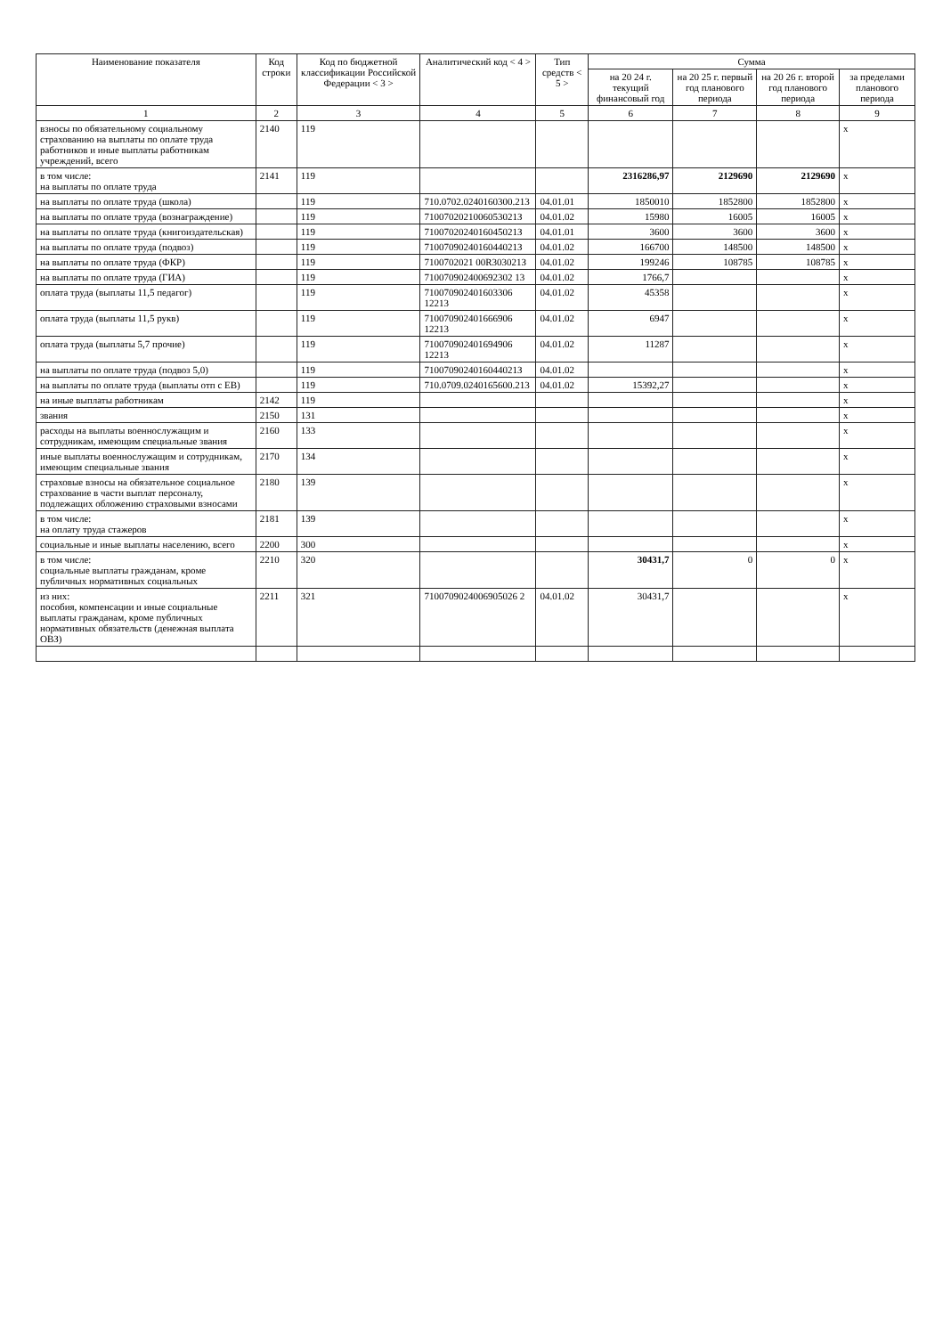| Наименование показателя | Код строки | Код по бюджетной классификации Российской Федерации < 3 > | Аналитический код < 4 > | Тип средств < 5 > | Сумма | | | |
| --- | --- | --- | --- | --- | --- | --- | --- | --- |
| | | | | | на 20 24 г. текущий финансовый год | на 20 25 г. первый год планового периода | на 20 26 г. второй год планового периода | за пределами планового периода |
| 1 | 2 | 3 | 4 | 5 | 6 | 7 | 8 | 9 |
| взносы по обязательному социальному страхованию на выплаты по оплате труда работников и иные выплаты работникам учреждений, всего | 2140 | 119 | | | | | | x |
| в том числе: на выплаты по оплате труда | 2141 | 119 | | | 2316286,97 | 2129690 | 2129690 | x |
| на выплаты по оплате труда (школа) | | 119 | 710.0702.0240160300.213 | 04.01.01 | 1850010 | 1852800 | 1852800 | x |
| на выплаты по оплате труда (вознаграждение) | | 119 | 7100702021006053021З | 04.01.02 | 15980 | 16005 | 16005 | x |
| на выплаты по оплате труда (книгоиздательская) | | 119 | 7100702024016045021З | 04.01.01 | 3600 | 3600 | 3600 | x |
| на выплаты по оплате труда (подвоз) | | 119 | 7100709024016044021З | 04.01.02 | 166700 | 148500 | 148500 | x |
| на выплаты по оплате труда (ФКР) | | 119 | 7100702021 00R303021З | 04.01.02 | 199246 | 108785 | 108785 | x |
| на выплаты по оплате труда (ГИА) | | 119 | 710070902400692302 13 | 04.01.02 | 1766,7 | | | x |
| оплата труда (выплаты 11,5 педагог) | | 119 | 710070902401603306 12213 | 04.01.02 | 45358 | | | x |
| оплата труда (выплаты 11,5 рукв) | | 119 | 710070902401666906 12213 | 04.01.02 | 6947 | | | x |
| оплата труда (выплаты 5,7 прочие) | | 119 | 710070902401694906 12213 | 04.01.02 | 11287 | | | x |
| на выплаты по оплате труда (подвоз 5,0) | | 119 | 7100709024016044021З | 04.01.02 | | | | x |
| на выплаты по оплате труда (выплаты отп с ЕВ) | | 119 | 710.0709.0240165600.213 | 04.01.02 | 15392,27 | | | x |
| на иные выплаты работникам | 2142 | 119 | | | | | | x |
| звания | 2150 | 131 | | | | | | x |
| расходы на выплаты военнослужащим и сотрудникам, имеющим специальные звания | 2160 | 133 | | | | | | x |
| иные выплаты военнослужащим и сотрудникам, имеющим специальные звания | 2170 | 134 | | | | | | x |
| страховые взносы на обязательное социальное страхование в части выплат персоналу, подлежащих обложению страховыми взносами | 2180 | 139 | | | | | | x |
| в том числе: на оплату труда стажеров | 2181 | 139 | | | | | | x |
| социальные и иные выплаты населению, всего | 2200 | 300 | | | | | | x |
| в том числе: социальные выплаты гражданам, кроме публичных нормативных социальных | 2210 | 320 | | | 30431,7 | 0 | 0 | x |
| из них: пособия, компенсации и иные социальные выплаты гражданам, кроме публичных нормативных обязательств (денежная выплата ОВЗ) | 2211 | 321 | 7100709024006905026 2 | 04.01.02 | 30431,7 | | | x |